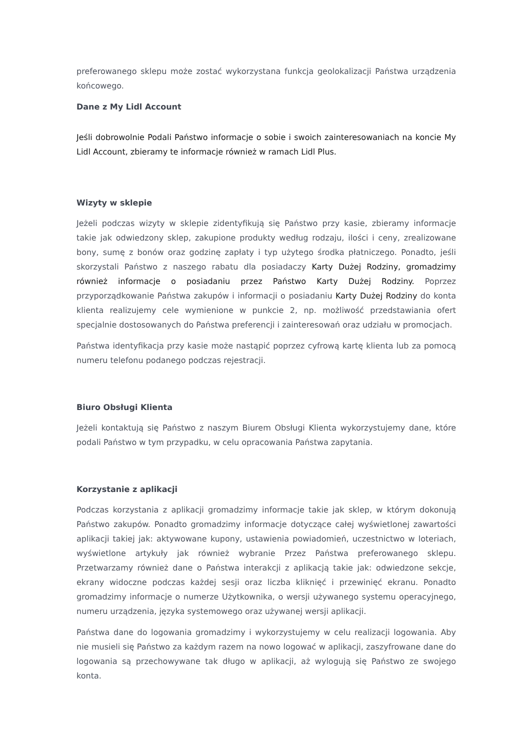preferowanego sklepu może zostać wykorzystana funkcja geolokalizacji Państwa urządzenia końcowego.
Dane z My Lidl Account
Jeśli dobrowolnie Podali Państwo informacje o sobie i swoich zainteresowaniach na koncie My Lidl Account, zbieramy te informacje również w ramach Lidl Plus.
Wizyty w sklepie
Jeżeli podczas wizyty w sklepie zidentyfikują się Państwo przy kasie, zbieramy informacje takie jak odwiedzony sklep, zakupione produkty według rodzaju, ilości i ceny, zrealizowane bony, sumę z bonów oraz godzinę zapłaty i typ użytego środka płatniczego. Ponadto, jeśli skorzystali Państwo z naszego rabatu dla posiadaczy Karty Dużej Rodziny, gromadzimy również informacje o posiadaniu przez Państwo Karty Dużej Rodziny. Poprzez przyporządkowanie Państwa zakupów i informacji o posiadaniu Karty Dużej Rodziny do konta klienta realizujemy cele wymienione w punkcie 2, np. możliwość przedstawiania ofert specjalnie dostosowanych do Państwa preferencji i zainteresowań oraz udziału w promocjach.
Państwa identyfikacja przy kasie może nastąpić poprzez cyfrową kartę klienta lub za pomocą numeru telefonu podanego podczas rejestracji.
Biuro Obsługi Klienta
Jeżeli kontaktują się Państwo z naszym Biurem Obsługi Klienta wykorzystujemy dane, które podali Państwo w tym przypadku, w celu opracowania Państwa zapytania.
Korzystanie z aplikacji
Podczas korzystania z aplikacji gromadzimy informacje takie jak sklep, w którym dokonują Państwo zakupów. Ponadto gromadzimy informacje dotyczące całej wyświetlonej zawartości aplikacji takiej jak: aktywowane kupony, ustawienia powiadomień, uczestnictwo w loteriach, wyświetlone artykuły jak również wybranie Przez Państwa preferowanego sklepu. Przetwarzamy również dane o Państwa interakcji z aplikacją takie jak: odwiedzone sekcje, ekrany widoczne podczas każdej sesji oraz liczba kliknięć i przewinięć ekranu. Ponadto gromadzimy informacje o numerze Użytkownika, o wersji używanego systemu operacyjnego, numeru urządzenia, języka systemowego oraz używanej wersji aplikacji.
Państwa dane do logowania gromadzimy i wykorzystujemy w celu realizacji logowania. Aby nie musieli się Państwo za każdym razem na nowo logować w aplikacji, zaszyfrowane dane do logowania są przechowywane tak długo w aplikacji, aż wylogują się Państwo ze swojego konta.